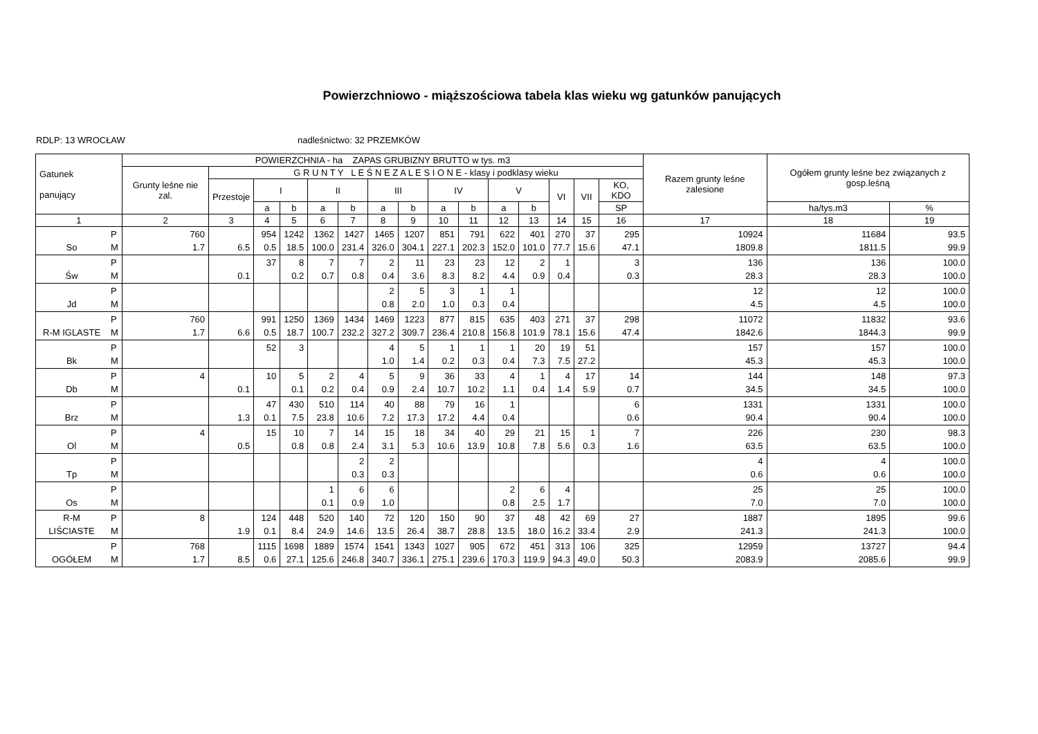Powierzchniowo - miąższościowa tabela klas wieku wg gatunków panujących
RDLP: 13 WROCŁAW nadleśnictwo: 32 PRZEMKÓW
| Gatunek panujący | | POWIERZCHNIA - ha ZAPAS GRUBIZNY BRUTTO w tys. m3 | | | | | | | | | | | | | | | Razem grunty leśne zalesione | Ogółem grunty leśne bez związanych z gosp.leśną | |
| --- | --- | --- | --- | --- | --- | --- | --- | --- | --- | --- | --- | --- | --- | --- | --- | --- | --- | --- | --- |
| | | Grunty leśne nie zal. | G R U N T Y L E Ś N E Z A L E S I O N E - klasy i podklasy wieku | | | | | | | | | | | | | | | | |
| | | | Przestoje | I | | II | | III | | IV | | V | | VI | VII | KO, KDO | | | |
| | | | | a | b | a | b | a | b | a | b | a | b | | | SP | | ha/tys.m3 | % |
| 1 | | 2 | 3 | 4 | 5 | 6 | 7 | 8 | 9 | 10 | 11 | 12 | 13 | 14 | 15 | 16 | 17 | 18 | 19 |
| So | P M | 760 1.7 | 6.5 | 954 0.5 | 1242 18.5 | 1362 100.0 | 1427 231.4 | 1465 326.0 | 1207 304.1 | 851 227.1 | 791 202.3 | 622 152.0 | 401 101.0 | 270 77.7 | 37 15.6 | 295 47.1 | 10924 1809.8 | 11684 1811.5 | 93.5 99.9 |
| Św | P M | | 0.1 | 37 | 8 0.2 | 7 0.7 | 7 0.8 | 2 0.4 | 11 3.6 | 23 8.3 | 23 8.2 | 12 4.4 | 2 0.9 | 1 0.4 | | 3 0.3 | 136 28.3 | 136 28.3 | 100.0 100.0 |
| Jd | P M | | | | | | | 2 0.8 | 5 2.0 | 3 1.0 | 1 0.3 | 1 0.4 | | | | | 12 4.5 | 12 4.5 | 100.0 100.0 |
| R-M IGLASTE | P M | 760 1.7 | 6.6 | 991 0.5 | 1250 18.7 | 1369 100.7 | 1434 232.2 | 1469 327.2 | 1223 309.7 | 877 236.4 | 815 210.8 | 635 156.8 | 403 101.9 | 271 78.1 | 37 15.6 | 298 47.4 | 11072 1842.6 | 11832 1844.3 | 93.6 99.9 |
| Bk | P M | | | 52 | 3 | | | 4 1.0 | 5 1.4 | 1 0.2 | 1 0.3 | 1 0.4 | 20 7.3 | 19 7.5 | 51 27.2 | | 157 45.3 | 157 45.3 | 100.0 100.0 |
| Db | P M | 4 | 0.1 | 10 | 5 0.1 | 2 0.2 | 4 0.4 | 5 0.9 | 9 2.4 | 36 10.7 | 33 10.2 | 4 1.1 | 1 0.4 | 4 1.4 | 17 5.9 | 14 0.7 | 144 34.5 | 148 34.5 | 97.3 100.0 |
| Brz | P M | | 1.3 | 47 0.1 | 430 7.5 | 510 23.8 | 114 10.6 | 40 7.2 | 88 17.3 | 79 17.2 | 16 4.4 | 1 0.4 | | | | 6 0.6 | 1331 90.4 | 1331 90.4 | 100.0 100.0 |
| Ol | P M | 4 | 0.5 | 15 | 10 0.8 | 7 0.8 | 14 2.4 | 15 3.1 | 18 5.3 | 34 10.6 | 40 13.9 | 29 10.8 | 21 7.8 | 15 5.6 | 1 0.3 | 7 1.6 | 226 63.5 | 230 63.5 | 98.3 100.0 |
| Tp | P M | | | | | | 2 0.3 | 2 0.3 | | | | | | | | | 4 0.6 | 4 0.6 | 100.0 100.0 |
| Os | P M | | | | | 1 0.1 | 6 0.9 | 6 1.0 | | | | 2 0.8 | 6 2.5 | 4 1.7 | | | 25 7.0 | 25 7.0 | 100.0 100.0 |
| R-M LIŚCIASTE | P M | 8 | 1.9 | 124 0.1 | 448 8.4 | 520 24.9 | 140 14.6 | 72 13.5 | 120 26.4 | 150 38.7 | 90 28.8 | 37 13.5 | 48 18.0 | 42 16.2 | 69 33.4 | 27 2.9 | 1887 241.3 | 1895 241.3 | 99.6 100.0 |
| OGÓŁEM | P M | 768 1.7 | 8.5 | 1115 0.6 | 1698 27.1 | 1889 125.6 | 1574 246.8 | 1541 340.7 | 1343 336.1 | 1027 275.1 | 905 239.6 | 672 170.3 | 451 119.9 | 313 94.3 | 106 49.0 | 325 50.3 | 12959 2083.9 | 13727 2085.6 | 94.4 99.9 |